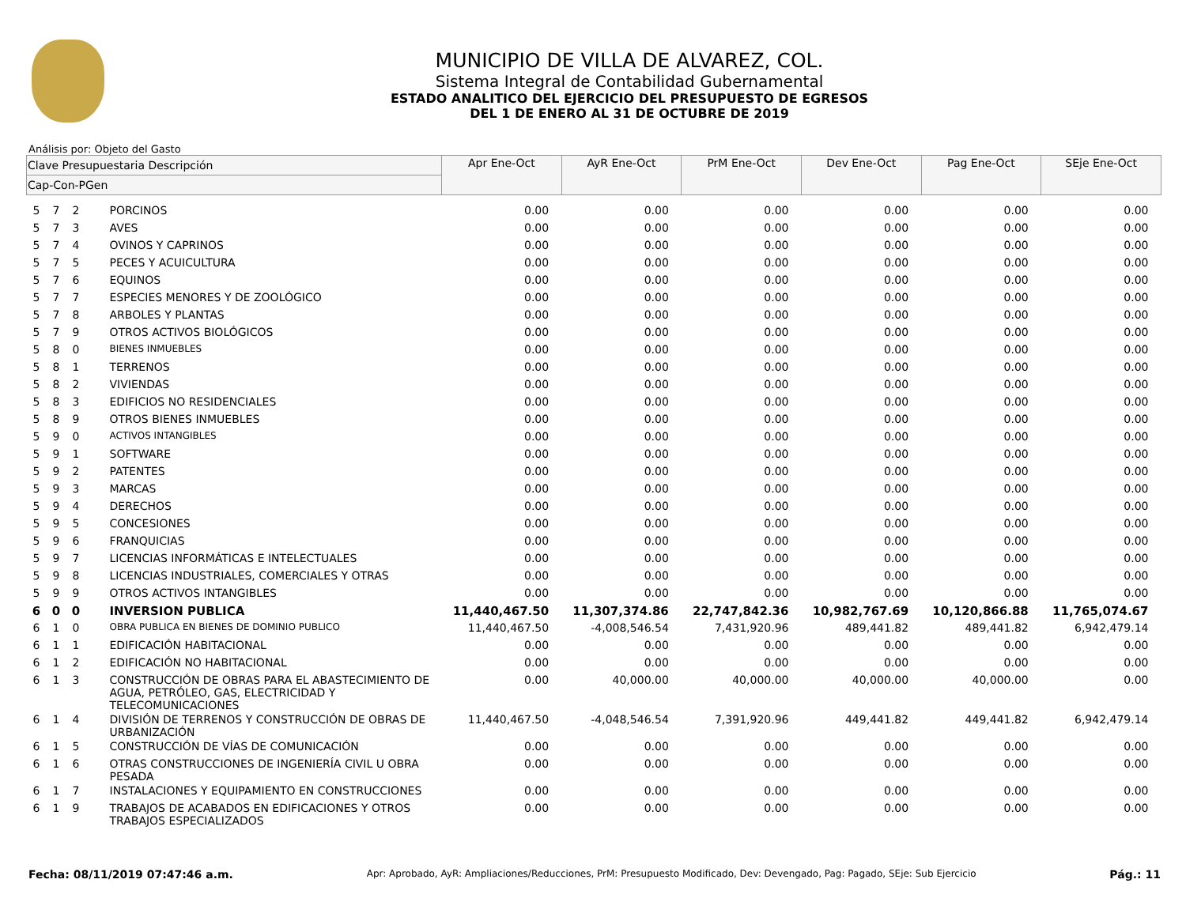MUNICIPIO DE VILLA DE ALVAREZ, COL.
Sistema Integral de Contabilidad Gubernamental
ESTADO ANALITICO DEL EJERCICIO DEL PRESUPUESTO DE EGRESOS
DEL 1 DE ENERO AL 31 DE OCTUBRE DE 2019
Análisis por: Objeto del Gasto
| Clave Presupuestaria Descripción | | | | Apr Ene-Oct | AyR Ene-Oct | PrM Ene-Oct | Dev Ene-Oct | Pag Ene-Oct | SEje Ene-Oct |
| --- | --- | --- | --- | --- | --- | --- | --- | --- | --- |
| Cap-Con-PGen | | | | | | | | | |
| 5 | 7 | 2 | PORCINOS | 0.00 | 0.00 | 0.00 | 0.00 | 0.00 | 0.00 |
| 5 | 7 | 3 | AVES | 0.00 | 0.00 | 0.00 | 0.00 | 0.00 | 0.00 |
| 5 | 7 | 4 | OVINOS Y CAPRINOS | 0.00 | 0.00 | 0.00 | 0.00 | 0.00 | 0.00 |
| 5 | 7 | 5 | PECES Y ACUICULTURA | 0.00 | 0.00 | 0.00 | 0.00 | 0.00 | 0.00 |
| 5 | 7 | 6 | EQUINOS | 0.00 | 0.00 | 0.00 | 0.00 | 0.00 | 0.00 |
| 5 | 7 | 7 | ESPECIES MENORES Y DE ZOOLÓGICO | 0.00 | 0.00 | 0.00 | 0.00 | 0.00 | 0.00 |
| 5 | 7 | 8 | ARBOLES Y PLANTAS | 0.00 | 0.00 | 0.00 | 0.00 | 0.00 | 0.00 |
| 5 | 7 | 9 | OTROS ACTIVOS BIOLÓGICOS | 0.00 | 0.00 | 0.00 | 0.00 | 0.00 | 0.00 |
| 5 | 8 | 0 | BIENES INMUEBLES | 0.00 | 0.00 | 0.00 | 0.00 | 0.00 | 0.00 |
| 5 | 8 | 1 | TERRENOS | 0.00 | 0.00 | 0.00 | 0.00 | 0.00 | 0.00 |
| 5 | 8 | 2 | VIVIENDAS | 0.00 | 0.00 | 0.00 | 0.00 | 0.00 | 0.00 |
| 5 | 8 | 3 | EDIFICIOS NO RESIDENCIALES | 0.00 | 0.00 | 0.00 | 0.00 | 0.00 | 0.00 |
| 5 | 8 | 9 | OTROS BIENES INMUEBLES | 0.00 | 0.00 | 0.00 | 0.00 | 0.00 | 0.00 |
| 5 | 9 | 0 | ACTIVOS INTANGIBLES | 0.00 | 0.00 | 0.00 | 0.00 | 0.00 | 0.00 |
| 5 | 9 | 1 | SOFTWARE | 0.00 | 0.00 | 0.00 | 0.00 | 0.00 | 0.00 |
| 5 | 9 | 2 | PATENTES | 0.00 | 0.00 | 0.00 | 0.00 | 0.00 | 0.00 |
| 5 | 9 | 3 | MARCAS | 0.00 | 0.00 | 0.00 | 0.00 | 0.00 | 0.00 |
| 5 | 9 | 4 | DERECHOS | 0.00 | 0.00 | 0.00 | 0.00 | 0.00 | 0.00 |
| 5 | 9 | 5 | CONCESIONES | 0.00 | 0.00 | 0.00 | 0.00 | 0.00 | 0.00 |
| 5 | 9 | 6 | FRANQUICIAS | 0.00 | 0.00 | 0.00 | 0.00 | 0.00 | 0.00 |
| 5 | 9 | 7 | LICENCIAS INFORMÁTICAS E INTELECTUALES | 0.00 | 0.00 | 0.00 | 0.00 | 0.00 | 0.00 |
| 5 | 9 | 8 | LICENCIAS INDUSTRIALES, COMERCIALES Y OTRAS | 0.00 | 0.00 | 0.00 | 0.00 | 0.00 | 0.00 |
| 5 | 9 | 9 | OTROS ACTIVOS INTANGIBLES | 0.00 | 0.00 | 0.00 | 0.00 | 0.00 | 0.00 |
| 6 | 0 | 0 | INVERSION PUBLICA | 11,440,467.50 | 11,307,374.86 | 22,747,842.36 | 10,982,767.69 | 10,120,866.88 | 11,765,074.67 |
| 6 | 1 | 0 | OBRA PUBLICA EN BIENES DE DOMINIO PUBLICO | 11,440,467.50 | -4,008,546.54 | 7,431,920.96 | 489,441.82 | 489,441.82 | 6,942,479.14 |
| 6 | 1 | 1 | EDIFICACIÓN HABITACIONAL | 0.00 | 0.00 | 0.00 | 0.00 | 0.00 | 0.00 |
| 6 | 1 | 2 | EDIFICACIÓN NO HABITACIONAL | 0.00 | 0.00 | 0.00 | 0.00 | 0.00 | 0.00 |
| 6 | 1 | 3 | CONSTRUCCIÓN DE OBRAS PARA EL ABASTECIMIENTO DE AGUA, PETRÓLEO, GAS, ELECTRICIDAD Y TELECOMUNICACIONES | 0.00 | 40,000.00 | 40,000.00 | 40,000.00 | 40,000.00 | 0.00 |
| 6 | 1 | 4 | DIVISIÓN DE TERRENOS Y CONSTRUCCIÓN DE OBRAS DE URBANIZACIÓN | 11,440,467.50 | -4,048,546.54 | 7,391,920.96 | 449,441.82 | 449,441.82 | 6,942,479.14 |
| 6 | 1 | 5 | CONSTRUCCIÓN DE VÍAS DE COMUNICACIÓN | 0.00 | 0.00 | 0.00 | 0.00 | 0.00 | 0.00 |
| 6 | 1 | 6 | OTRAS CONSTRUCCIONES DE INGENIERÍA CIVIL U OBRA PESADA | 0.00 | 0.00 | 0.00 | 0.00 | 0.00 | 0.00 |
| 6 | 1 | 7 | INSTALACIONES Y EQUIPAMIENTO EN CONSTRUCCIONES | 0.00 | 0.00 | 0.00 | 0.00 | 0.00 | 0.00 |
| 6 | 1 | 9 | TRABAJOS DE ACABADOS EN EDIFICACIONES Y OTROS TRABAJOS ESPECIALIZADOS | 0.00 | 0.00 | 0.00 | 0.00 | 0.00 | 0.00 |
Fecha: 08/11/2019 07:47:46 a.m. Apr: Aprobado, AyR: Ampliaciones/Reducciones, PrM: Presupuesto Modificado, Dev: Devengado, Pag: Pagado, SEje: Sub Ejercicio Pág.: 11